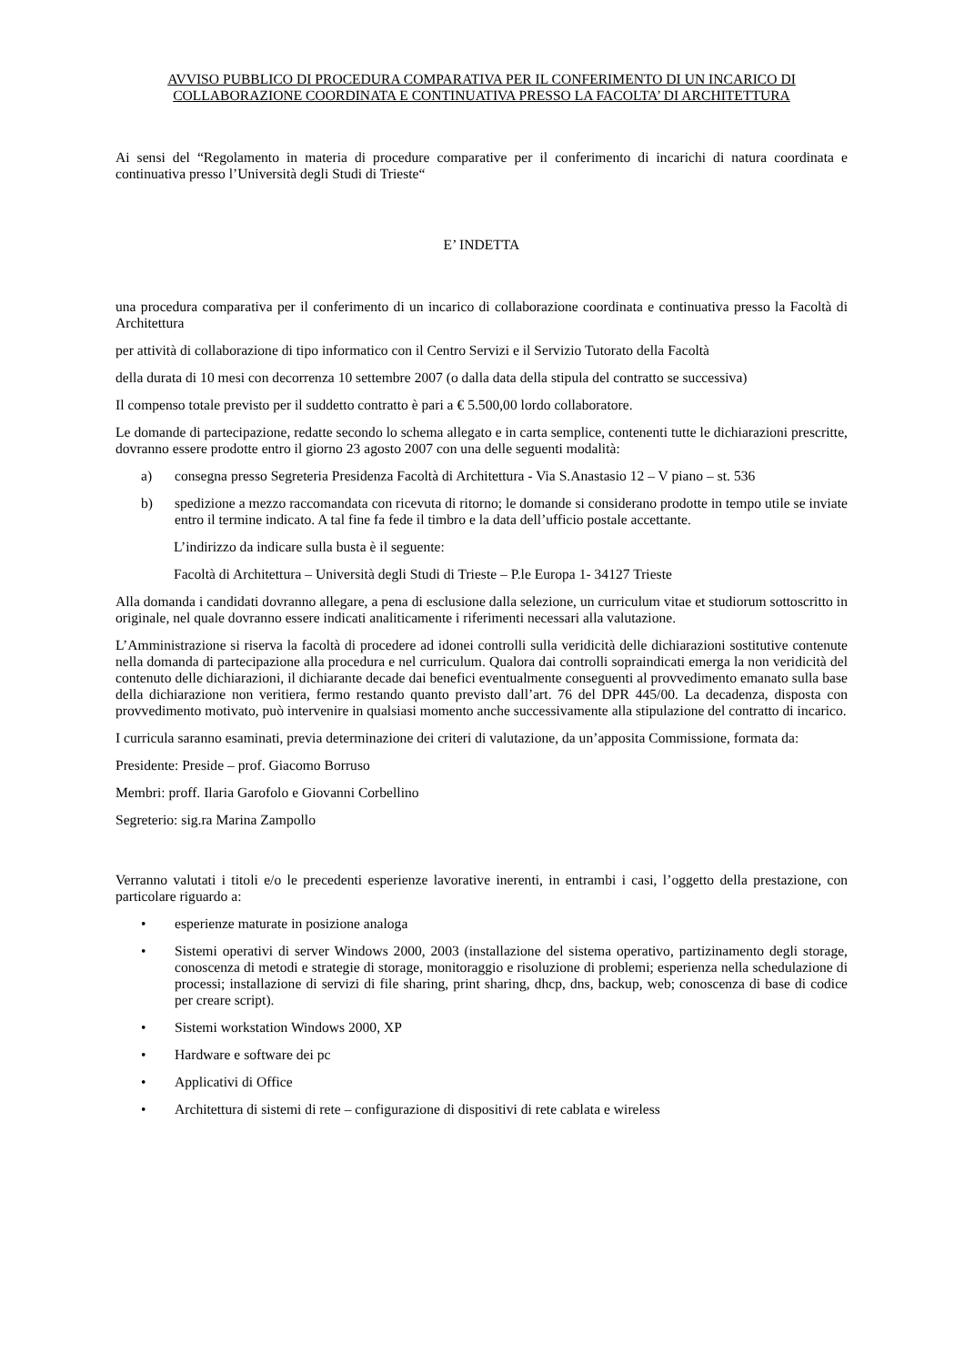AVVISO PUBBLICO DI PROCEDURA COMPARATIVA PER IL CONFERIMENTO DI UN INCARICO DI COLLABORAZIONE COORDINATA E CONTINUATIVA PRESSO LA FACOLTA’ DI ARCHITETTURA
Ai sensi del “Regolamento in materia di procedure comparative per il conferimento di incarichi di natura coordinata e continuativa presso l’Università degli Studi di Trieste“
E’ INDETTA
una procedura comparativa per il conferimento di un incarico di collaborazione coordinata e continuativa presso la Facoltà di Architettura
per attività di collaborazione di tipo informatico con il Centro Servizi e il Servizio Tutorato della Facoltà
della durata di 10 mesi con decorrenza 10 settembre 2007 (o dalla data della stipula del contratto se successiva)
Il compenso totale previsto per il suddetto contratto è pari a € 5.500,00 lordo collaboratore.
Le domande di partecipazione, redatte secondo lo schema allegato e in carta semplice, contenenti tutte le dichiarazioni prescritte, dovranno essere prodotte entro il giorno 23 agosto 2007 con una delle seguenti modalità:
a) consegna presso Segreteria Presidenza Facoltà di Architettura - Via S.Anastasio 12 – V piano – st. 536
b) spedizione a mezzo raccomandata con ricevuta di ritorno; le domande si considerano prodotte in tempo utile se inviate entro il termine indicato. A tal fine fa fede il timbro e la data dell’ufficio postale accettante.
L’indirizzo da indicare sulla busta è il seguente:
Facoltà di Architettura – Università degli Studi di Trieste – P.le Europa 1- 34127 Trieste
Alla domanda i candidati dovranno allegare, a pena di esclusione dalla selezione, un curriculum vitae et studiorum sottoscritto in originale, nel quale dovranno essere indicati analiticamente i riferimenti necessari alla valutazione.
L’Amministrazione si riserva la facoltà di procedere ad idonei controlli sulla veridicità delle dichiarazioni sostitutive contenute nella domanda di partecipazione alla procedura e nel curriculum. Qualora dai controlli sopraindicati emerga la non veridicità del contenuto delle dichiarazioni, il dichiarante decade dai benefici eventualmente conseguenti al provvedimento emanato sulla base della dichiarazione non veritiera, fermo restando quanto previsto dall’art. 76 del DPR 445/00. La decadenza, disposta con provvedimento motivato, può intervenire in qualsiasi momento anche successivamente alla stipulazione del contratto di incarico.
I curricula saranno esaminati, previa determinazione dei criteri di valutazione, da un’apposita Commissione, formata da:
Presidente: Preside – prof. Giacomo Borruso
Membri: proff. Ilaria Garofolo e Giovanni Corbellino
Segreterio: sig.ra Marina Zampollo
Verranno valutati i titoli e/o le precedenti esperienze lavorative inerenti, in entrambi i casi, l’oggetto della prestazione, con particolare riguardo a:
• esperienze maturate in posizione analoga
• Sistemi operativi di server Windows 2000, 2003 (installazione del sistema operativo, partizinamento degli storage, conoscenza di metodi e strategie di storage, monitoraggio e risoluzione di problemi; esperienza nella schedulazione di processi; installazione di servizi di file sharing, print sharing, dhcp, dns, backup, web; conoscenza di base di codice per creare script).
• Sistemi workstation Windows 2000, XP
• Hardware e software dei pc
• Applicativi di Office
• Architettura di sistemi di rete – configurazione di dispositivi di rete cablata e wireless